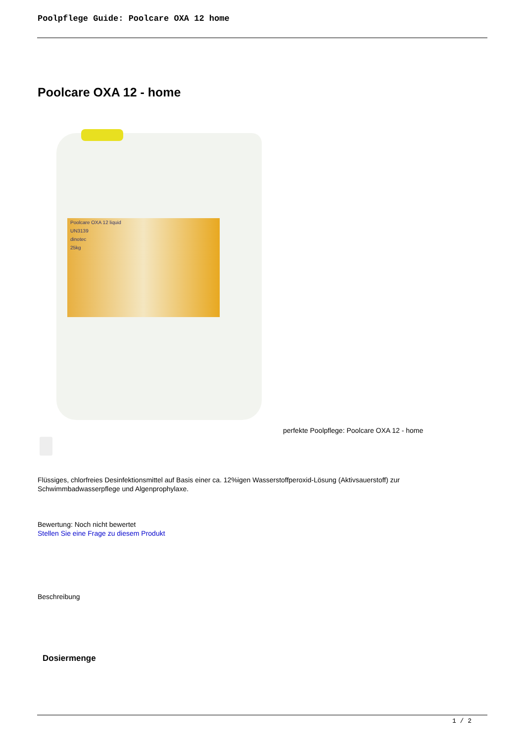Poolpflege Guide: Poolcare OXA 12 home
Poolcare OXA 12 - home
Poolcare OXA 12 liquid
UN3139
dinotec
25kg
perfekte Poolpflege: Poolcare OXA 12 - home
Flüssiges, chlorfreies Desinfektionsmittel auf Basis einer ca. 12%igen Wasserstoffperoxid-Lösung (Aktivsauerstoff) zur Schwimmbadwasserpflege und Algenprophylaxe.
Bewertung: Noch nicht bewertet
Stellen Sie eine Frage zu diesem Produkt
Beschreibung
Dosiermenge
1 / 2